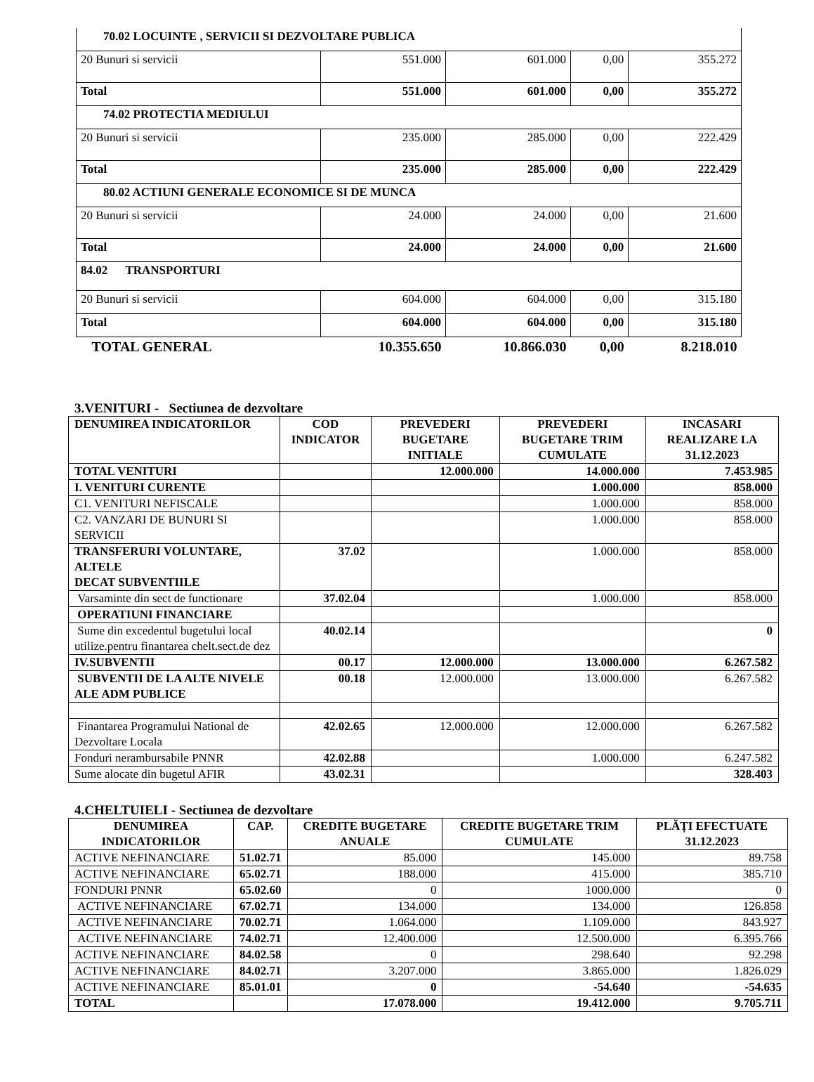| 70.02 LOCUINTE , SERVICII SI DEZVOLTARE PUBLICA | | | | |
| 20 Bunuri si servicii | 551.000 | 601.000 | 0,00 | 355.272 |
| Total | 551.000 | 601.000 | 0,00 | 355.272 |
| 74.02 PROTECTIA MEDIULUI | | | | |
| 20 Bunuri si servicii | 235.000 | 285.000 | 0,00 | 222.429 |
| Total | 235.000 | 285.000 | 0,00 | 222.429 |
| 80.02 ACTIUNI GENERALE ECONOMICE SI DE MUNCA | | | | |
| 20 Bunuri si servicii | 24.000 | 24.000 | 0,00 | 21.600 |
| Total | 24.000 | 24.000 | 0,00 | 21.600 |
| 84.02 TRANSPORTURI | | | | |
| 20 Bunuri si servicii | 604.000 | 604.000 | 0,00 | 315.180 |
| Total | 604.000 | 604.000 | 0,00 | 315.180 |
| TOTAL GENERAL | 10.355.650 | 10.866.030 | 0,00 | 8.218.010 |
3.VENITURI - Sectiunea de dezvoltare
| DENUMIREA INDICATORILOR | COD INDICATOR | PREVEDERI BUGETARE INITIALE | PREVEDERI BUGETARE TRIM CUMULATE | INCASARI REALIZARE LA 31.12.2023 |
| --- | --- | --- | --- | --- |
| TOTAL VENITURI | | 12.000.000 | 14.000.000 | 7.453.985 |
| I. VENITURI CURENTE | | | 1.000.000 | 858.000 |
| C1. VENITURI NEFISCALE | | | 1.000.000 | 858.000 |
| C2. VANZARI DE BUNURI SI SERVICII | | | 1.000.000 | 858.000 |
| TRANSFERURI VOLUNTARE, ALTELE DECAT SUBVENTIILE | 37.02 | | 1.000.000 | 858.000 |
| Varsaminte din sect de functionare | 37.02.04 | | 1.000.000 | 858.000 |
| OPERATIUNI FINANCIARE | | | | |
| Sume din excedentul bugetului local utilize.pentru finantarea chelt.sect.de dez | 40.02.14 | | | 0 |
| IV.SUBVENTII | 00.17 | 12.000.000 | 13.000.000 | 6.267.582 |
| SUBVENTII DE LA ALTE NIVELE ALE ADM PUBLICE | 00.18 | 12.000.000 | 13.000.000 | 6.267.582 |
| Finantarea Programului National de Dezvoltare Locala | 42.02.65 | 12.000.000 | 12.000.000 | 6.267.582 |
| Fonduri nerambursabile PNNR | 42.02.88 | | 1.000.000 | 6.247.582 |
| Sume alocate din bugetul AFIR | 43.02.31 | | | 328.403 |
4.CHELTUIELI - Sectiunea de dezvoltare
| DENUMIREA INDICATORILOR | CAP. | CREDITE BUGETARE ANUALE | CREDITE BUGETARE TRIM CUMULATE | PLĂȚI EFECTUATE 31.12.2023 |
| --- | --- | --- | --- | --- |
| ACTIVE NEFINANCIARE | 51.02.71 | 85.000 | 145.000 | 89.758 |
| ACTIVE NEFINANCIARE | 65.02.71 | 188.000 | 415.000 | 385.710 |
| FONDURI PNNR | 65.02.60 | 0 | 1000.000 | 0 |
| ACTIVE NEFINANCIARE | 67.02.71 | 134.000 | 134.000 | 126.858 |
| ACTIVE NEFINANCIARE | 70.02.71 | 1.064.000 | 1.109.000 | 843.927 |
| ACTIVE NEFINANCIARE | 74.02.71 | 12.400.000 | 12.500.000 | 6.395.766 |
| ACTIVE NEFINANCIARE | 84.02.58 | 0 | 298.640 | 92.298 |
| ACTIVE NEFINANCIARE | 84.02.71 | 3.207.000 | 3.865.000 | 1.826.029 |
| ACTIVE NEFINANCIARE | 85.01.01 | 0 | -54.640 | -54.635 |
| TOTAL | | 17.078.000 | 19.412.000 | 9.705.711 |